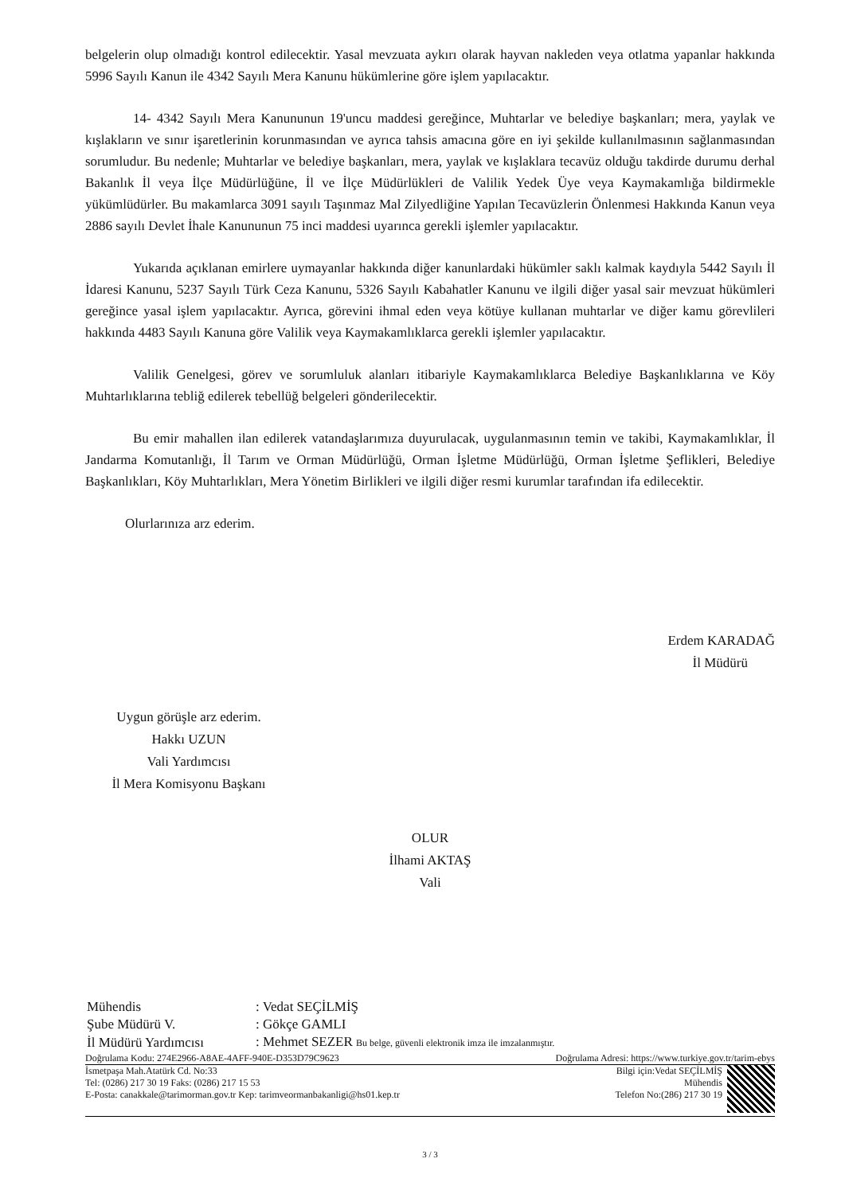belgelerin olup olmadığı kontrol edilecektir. Yasal mevzuata aykırı olarak hayvan nakleden veya otlatma yapanlar hakkında 5996 Sayılı Kanun ile 4342 Sayılı Mera Kanunu hükümlerine göre işlem yapılacaktır.
14- 4342 Sayılı Mera Kanununun 19'uncu maddesi gereğince, Muhtarlar ve belediye başkanları; mera, yaylak ve kışlakların ve sınır işaretlerinin korunmasından ve ayrıca tahsis amacına göre en iyi şekilde kullanılmasının sağlanmasından sorumludur. Bu nedenle; Muhtarlar ve belediye başkanları, mera, yaylak ve kışlaklara tecavüz olduğu takdirde durumu derhal Bakanlık İl veya İlçe Müdürlüğüne, İl ve İlçe Müdürlükleri de Valilik Yedek Üye veya Kaymakamlığa bildirmekle yükümlüdürler. Bu makamlarca 3091 sayılı Taşınmaz Mal Zilyedliğine Yapılan Tecavüzlerin Önlenmesi Hakkında Kanun veya 2886 sayılı Devlet İhale Kanununun 75 inci maddesi uyarınca gerekli işlemler yapılacaktır.
Yukarıda açıklanan emirlere uymayanlar hakkında diğer kanunlardaki hükümler saklı kalmak kaydıyla 5442 Sayılı İl İdaresi Kanunu, 5237 Sayılı Türk Ceza Kanunu, 5326 Sayılı Kabahatler Kanunu ve ilgili diğer yasal sair mevzuat hükümleri gereğince yasal işlem yapılacaktır. Ayrıca, görevini ihmal eden veya kötüye kullanan muhtarlar ve diğer kamu görevlileri hakkında 4483 Sayılı Kanuna göre Valilik veya Kaymakamlıklarca gerekli işlemler yapılacaktır.
Valilik Genelgesi, görev ve sorumluluk alanları itibariyle Kaymakamlıklarca Belediye Başkanlıklarına ve Köy Muhtarlıklarına tebliğ edilerek tebellüğ belgeleri gönderilecektir.
Bu emir mahallen ilan edilerek vatandaşlarımıza duyurulacak, uygulanmasının temin ve takibi, Kaymakamlıklar, İl Jandarma Komutanlığı, İl Tarım ve Orman Müdürlüğü, Orman İşletme Müdürlüğü, Orman İşletme Şeflikleri, Belediye Başkanlıkları, Köy Muhtarlıkları, Mera Yönetim Birlikleri ve ilgili diğer resmi kurumlar tarafından ifa edilecektir.
Olurlarınıza arz ederim.
Erdem KARADAĞ
İl Müdürü
Uygun görüşle arz ederim.
Hakkı UZUN
Vali Yardımcısı
İl Mera Komisyonu Başkanı
OLUR
İlhami AKTAŞ
Vali
| Mühendis | : Vedat SEÇİLMİŞ |
| Şube Müdürü V. | : Gökçe GAMLI |
| İl Müdürü Yardımcısı | : Mehmet SEZER Bu belge, güvenli elektronik imza ile imzalanmıştır. |
Doğrulama Kodu: 274E2966-A8AE-4AFF-940E-D353D79C9623 Doğrulama Adresi: https://www.turkiye.gov.tr/tarim-ebys
İsmetpaşa Mah.Atatürk Cd. No:33
Tel: (0286) 217 30 19 Faks: (0286) 217 15 53
E-Posta: canakkale@tarimorman.gov.tr Kep: tarimveormanbakanligi@hs01.kep.tr
Bilgi için:Vedat SEÇİLMİŞ
Mühendis
Telefon No:(286) 217 30 19
3 / 3